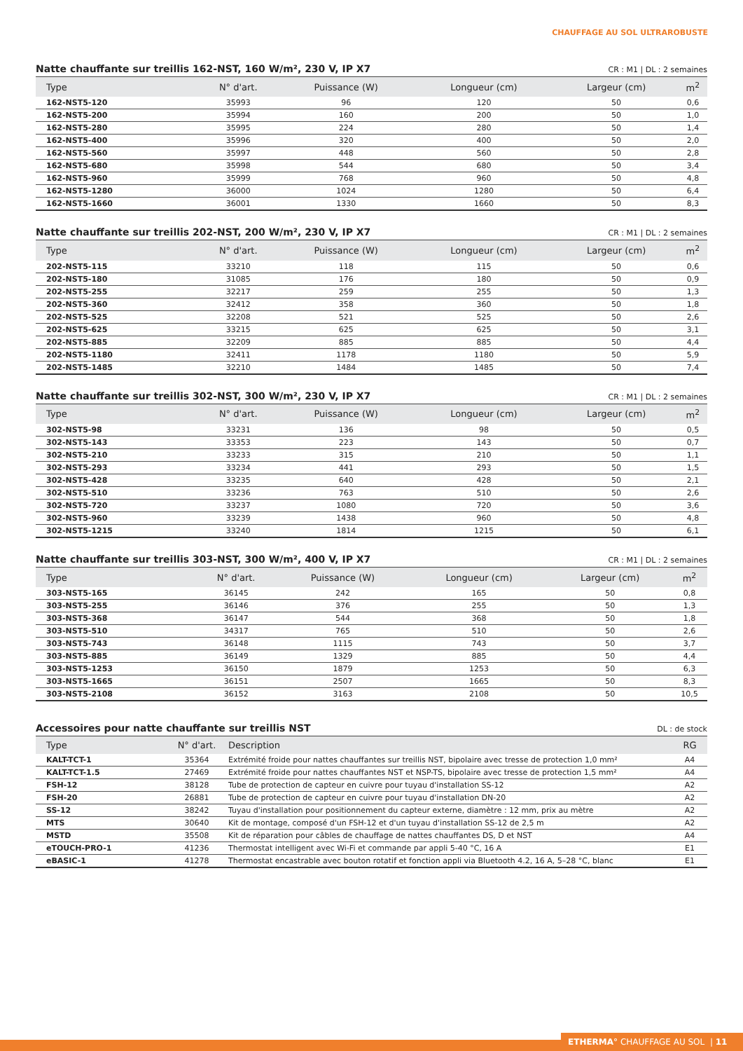CHAUFFAGE AU SOL ULTRAROBUSTE
Natte chauffante sur treillis 162-NST, 160 W/m², 230 V, IP X7 CR : M1 | DL : 2 semaines
| Type | N° d'art. | Puissance (W) | Longueur (cm) | Largeur (cm) | m<sup>2</sup> |
| --- | --- | --- | --- | --- | --- |
| 162-NST5-120 | 35993 | 96 | 120 | 50 | 0,6 |
| 162-NST5-200 | 35994 | 160 | 200 | 50 | 1,0 |
| 162-NST5-280 | 35995 | 224 | 280 | 50 | 1,4 |
| 162-NST5-400 | 35996 | 320 | 400 | 50 | 2,0 |
| 162-NST5-560 | 35997 | 448 | 560 | 50 | 2,8 |
| 162-NST5-680 | 35998 | 544 | 680 | 50 | 3,4 |
| 162-NST5-960 | 35999 | 768 | 960 | 50 | 4,8 |
| 162-NST5-1280 | 36000 | 1024 | 1280 | 50 | 6,4 |
| 162-NST5-1660 | 36001 | 1330 | 1660 | 50 | 8,3 |
Natte chauffante sur treillis 202-NST, 200 W/m², 230 V, IP X7 CR : M1 | DL : 2 semaines
| Type | N° d'art. | Puissance (W) | Longueur (cm) | Largeur (cm) | m<sup>2</sup> |
| --- | --- | --- | --- | --- | --- |
| 202-NST5-115 | 33210 | 118 | 115 | 50 | 0,6 |
| 202-NST5-180 | 31085 | 176 | 180 | 50 | 0,9 |
| 202-NST5-255 | 32217 | 259 | 255 | 50 | 1,3 |
| 202-NST5-360 | 32412 | 358 | 360 | 50 | 1,8 |
| 202-NST5-525 | 32208 | 521 | 525 | 50 | 2,6 |
| 202-NST5-625 | 33215 | 625 | 625 | 50 | 3,1 |
| 202-NST5-885 | 32209 | 885 | 885 | 50 | 4,4 |
| 202-NST5-1180 | 32411 | 1178 | 1180 | 50 | 5,9 |
| 202-NST5-1485 | 32210 | 1484 | 1485 | 50 | 7,4 |
Natte chauffante sur treillis 302-NST, 300 W/m², 230 V, IP X7 CR : M1 | DL : 2 semaines
| Type | N° d'art. | Puissance (W) | Longueur (cm) | Largeur (cm) | m<sup>2</sup> |
| --- | --- | --- | --- | --- | --- |
| 302-NST5-98 | 33231 | 136 | 98 | 50 | 0,5 |
| 302-NST5-143 | 33353 | 223 | 143 | 50 | 0,7 |
| 302-NST5-210 | 33233 | 315 | 210 | 50 | 1,1 |
| 302-NST5-293 | 33234 | 441 | 293 | 50 | 1,5 |
| 302-NST5-428 | 33235 | 640 | 428 | 50 | 2,1 |
| 302-NST5-510 | 33236 | 763 | 510 | 50 | 2,6 |
| 302-NST5-720 | 33237 | 1080 | 720 | 50 | 3,6 |
| 302-NST5-960 | 33239 | 1438 | 960 | 50 | 4,8 |
| 302-NST5-1215 | 33240 | 1814 | 1215 | 50 | 6,1 |
Natte chauffante sur treillis 303-NST, 300 W/m², 400 V, IP X7 CR : M1 | DL : 2 semaines
| Type | N° d'art. | Puissance (W) | Longueur (cm) | Largeur (cm) | m<sup>2</sup> |
| --- | --- | --- | --- | --- | --- |
| 303-NST5-165 | 36145 | 242 | 165 | 50 | 0,8 |
| 303-NST5-255 | 36146 | 376 | 255 | 50 | 1,3 |
| 303-NST5-368 | 36147 | 544 | 368 | 50 | 1,8 |
| 303-NST5-510 | 34317 | 765 | 510 | 50 | 2,6 |
| 303-NST5-743 | 36148 | 1115 | 743 | 50 | 3,7 |
| 303-NST5-885 | 36149 | 1329 | 885 | 50 | 4,4 |
| 303-NST5-1253 | 36150 | 1879 | 1253 | 50 | 6,3 |
| 303-NST5-1665 | 36151 | 2507 | 1665 | 50 | 8,3 |
| 303-NST5-2108 | 36152 | 3163 | 2108 | 50 | 10,5 |
Accessoires pour natte chauffante sur treillis NST DL : de stock
| Type | N° d'art. | Description | RG |
| --- | --- | --- | --- |
| KALT-TCT-1 | 35364 | Extrémité froide pour nattes chauffantes sur treillis NST, bipolaire avec tresse de protection 1,0 mm² | A4 |
| KALT-TCT-1.5 | 27469 | Extrémité froide pour nattes chauffantes NST et NSP-TS, bipolaire avec tresse de protection 1,5 mm² | A4 |
| FSH-12 | 38128 | Tube de protection de capteur en cuivre pour tuyau d'installation SS-12 | A2 |
| FSH-20 | 26881 | Tube de protection de capteur en cuivre pour tuyau d'installation DN-20 | A2 |
| SS-12 | 38242 | Tuyau d'installation pour positionnement du capteur externe, diamètre : 12 mm, prix au mètre | A2 |
| MTS | 30640 | Kit de montage, composé d'un FSH-12 et d'un tuyau d'installation SS-12 de 2,5 m | A2 |
| MSTD | 35508 | Kit de réparation pour câbles de chauffage de nattes chauffantes DS, D et NST | A4 |
| eTOUCH-PRO-1 | 41236 | Thermostat intelligent avec Wi-Fi et commande par appli 5-40 °C, 16 A | E1 |
| eBASIC-1 | 41278 | Thermostat encastrable avec bouton rotatif et fonction appli via Bluetooth 4.2, 16 A, 5–28 °C, blanc | E1 |
ETHERMA° CHAUFFAGE AU SOL | 11